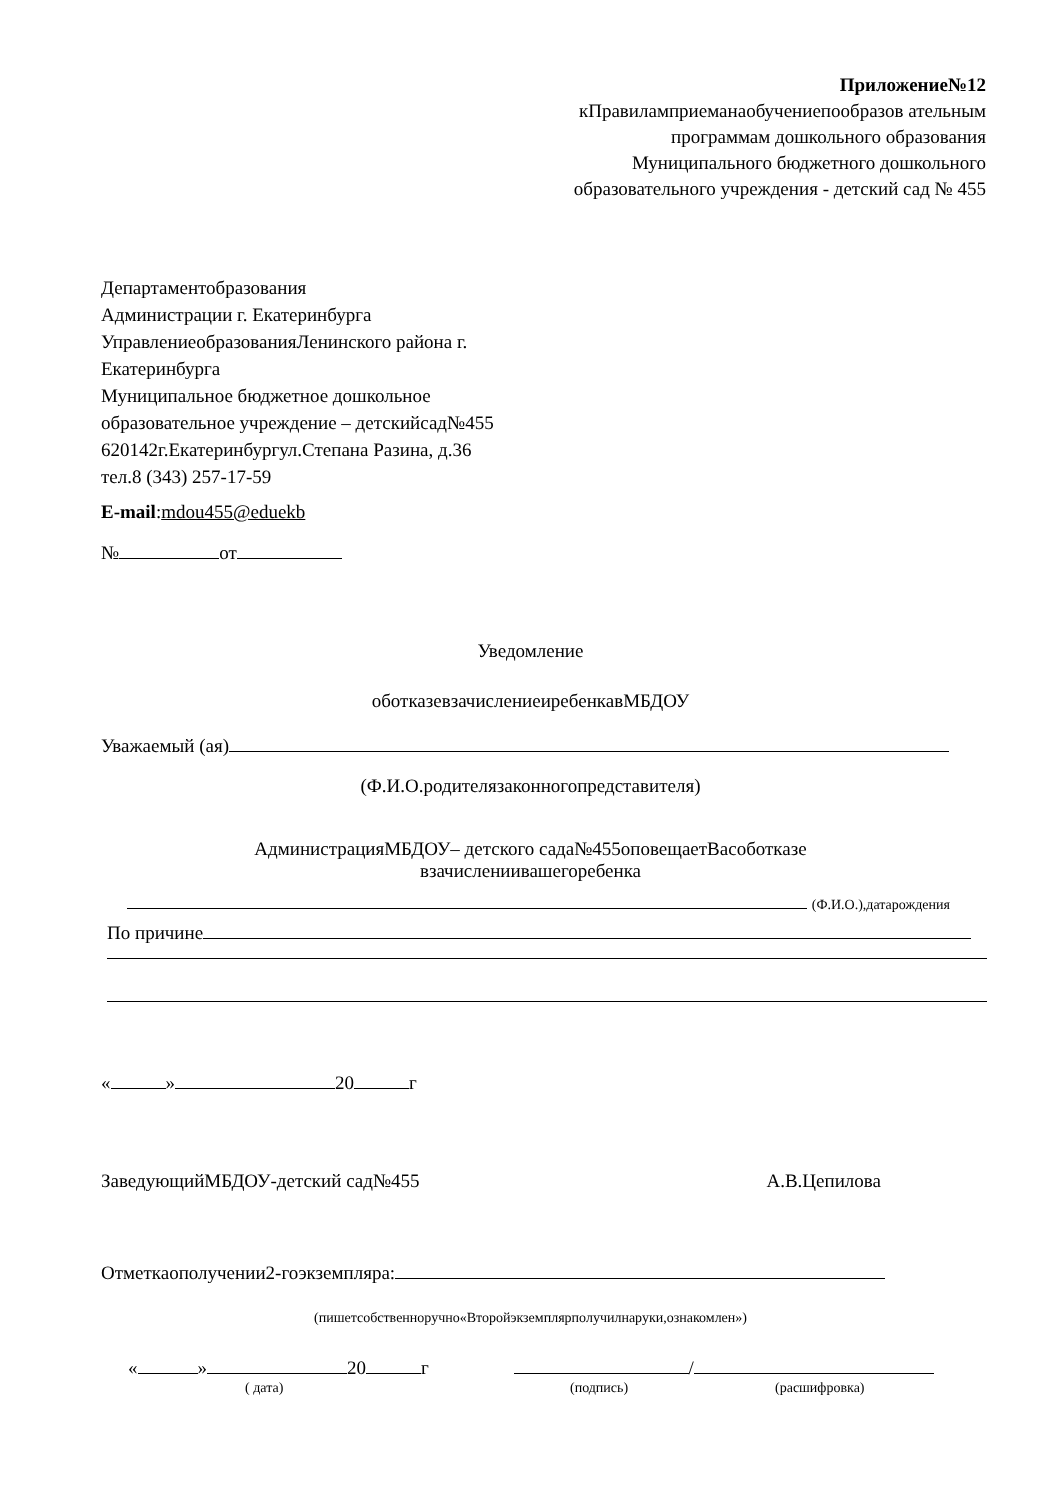Приложение№12
кПравиламприеманаобучениепообразов ательным программам дошкольного образования Муниципального бюджетного дошкольного образовательного учреждения - детский сад № 455
Департаментобразования
Администрации г. Екатеринбурга
УправлениеобразованияЛенинского района г. Екатеринбурга
Муниципальное бюджетное дошкольное образовательное учреждение – детскийсад№455
620142г.Екатеринбургул.Степана Разина, д.36 тел.8 (343) 257-17-59
E-mail:mdou455@eduekb
№ от
Уведомление
оботказевзачислениеиребенкавМБДОУ
Уважаемый (ая)
(Ф.И.О.родителязаконногопредставителя)
АдминистрацияМБДОУ– детского сада№455оповещаетВасоботказе
взачислениивашегоребенка
(Ф.И.О.),датарождения
По причине
« » 20 г
ЗаведующийМБДОУ-детский сад№455 А.В.Цепилова
Отметкаополучении2-гоэкземпляра:
(пишетсобственноручно«Второйэкземплярполучилнаруки,ознакомлен»)
« » 20 г /
( дата) (подпись) (расшифровка)